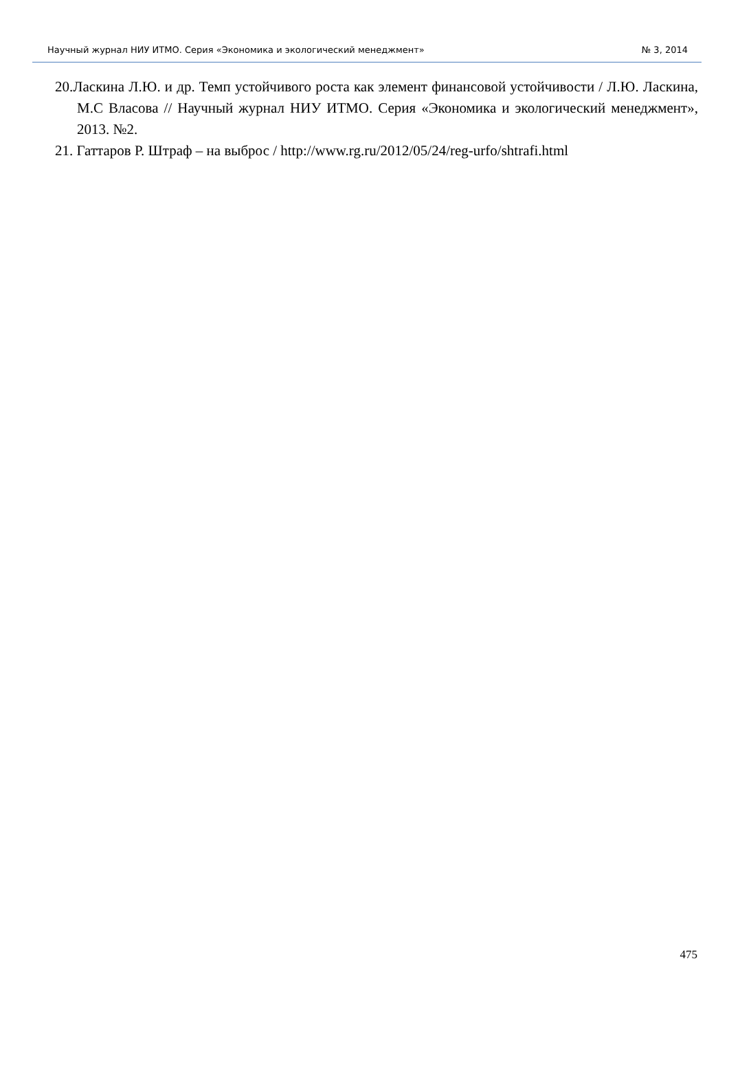Научный журнал НИУ ИТМО. Серия «Экономика и экологический менеджмент» № 3, 2014
20.Ласкина Л.Ю. и др. Темп устойчивого роста как элемент финансовой устойчивости / Л.Ю. Ласкина, М.С Власова // Научный журнал НИУ ИТМО. Серия «Экономика и экологический менеджмент», 2013. №2.
21. Гаттаров Р. Штраф – на выброс / http://www.rg.ru/2012/05/24/reg-urfo/shtrafi.html
475